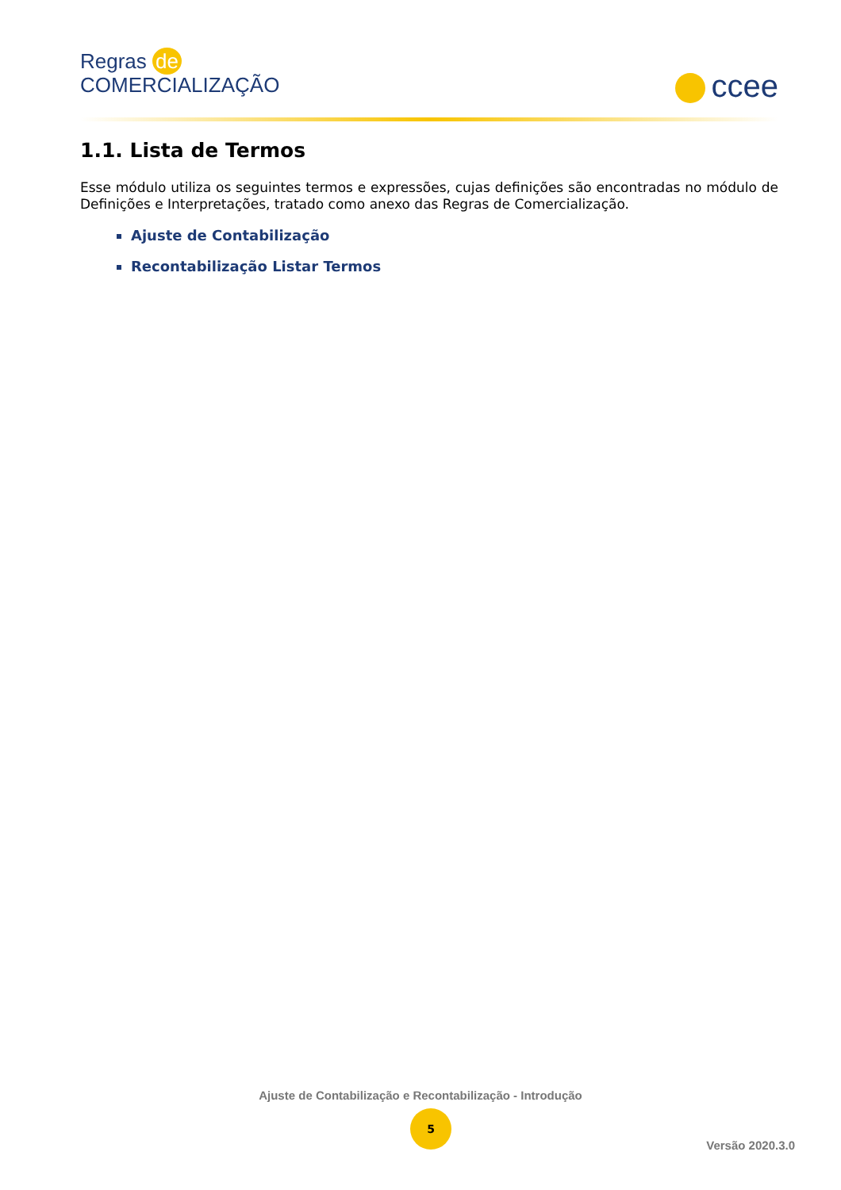Regras de
COMERCIALIZAÇÃO
ccee
1.1. Lista de Termos
Esse módulo utiliza os seguintes termos e expressões, cujas definições são encontradas no módulo de Definições e Interpretações, tratado como anexo das Regras de Comercialização.
Ajuste de Contabilização
Recontabilização Listar Termos
Ajuste de Contabilização e Recontabilização - Introdução
5
Versão 2020.3.0